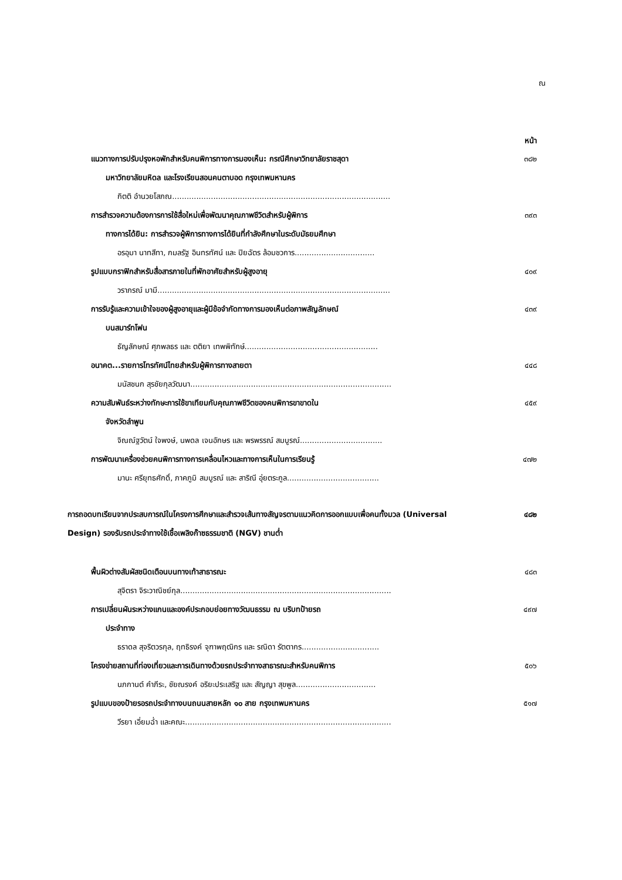ณ
หน้า
แนวทางการปรับปรุงหอพักสำหรับคนพิการทางการมองเห็น: กรณีศึกษาวิทยาลัยราชสุดา ๓๘๒
มหาวิทยาลัยมหิดล และโรงเรียนสอนคนตาบอด กรุงเทพมหานคร
กิตติ อำนวยโสภณ..........................................................................................
การสำรวจความต้องการการใช้สื่อใหม่เพื่อพัฒนาคุณภาพชีวิตสำหรับผู้พิการ ๓๙๓
ทางการได้ยิน: การสำรวจผู้พิการทางการได้ยินที่กำลังศึกษาในระดับมัธยมศึกษา
อรอุมา นาทสีทา, กมลรัฐ อินทรทัศน์ และ ปิยฉัตร ล้อมชวการ.................................
รูปแบบกราฟิกสำหรับสื่อสารภายในที่พักอาศัยสำหรับผู้สูงอายุ ๔๐๙
วราภรณ์ มามี................................................................................................
การรับรู้และความเข้าใจของผู้สูงอายุและผู้มีข้อจำกัดทางการมองเห็นต่อภาพสัญลักษณ์ ๔๓๙
บนสมาร์ทโฟน
ธัญลักษณ์ ศุภพลธร และ ตติยา เทพพิทักษ์.......................................................
อนาคต...รายการโทรทัศน์ไทยสำหรับผู้พิการทางสายตา ๔๔๘
มนัสชนก สุรชัยกุลวัฒนา...................................................................................
ความสัมพันธ์ระหว่างทักษะการใช้ขาเทียมกับคุณภาพชีวิตของคนพิการขาขาดใน ๔๕๙
จังหวัดลำพูน
จิณณ์ฐวัตน์ ใจพงษ์, นพดล เจนอักษร และ พรพรรณ์ สมบูรณ์..................................
การพัฒนาเครื่องช่วยคนพิการทางการเคลื่อนไหวและทางการเห็นในการเรียนรู้ ๔๗๒
มานะ ศรียุทธศักดิ์, ภาคภูมิ สมบูรณ์ และ สาริณี อุ่ยตระกูล......................................
การถอดบทเรียนจากประสบการณ์ในโครงการศึกษาและสำรวจเส้นทางสัญจรตามแนวคิดการออกแบบเพื่อคนทั้งมวล (Universal Design) รองรับรถประจำทางใช้เชื้อเพลิงก๊าซธรรมชาติ (NGV) ชานต่ำ
๔๘๒
พื้นผิวต่างสัมผัสชนิดเตือนบนทางเท้าสาธารณะ ๔๘๓
สุจิตรา จิระวาณิชย์กุล.......................................................................................
การเปลี่ยนผันระหว่างแกนและองค์ประกอบย่อยทางวัฒนธรรม ณ บริบทป้ายรถ ๔๙๗
ประจำทาง
ธราดล สุจริตวรกุล, ฤทธิรงค์ จุฑาพฤฒิกร และ รณิดา รัตตากร................................
โครงข่ายสถานที่ท่องเที่ยวและการเดินทางด้วยรถประจำทางสาธารณะสำหรับคนพิการ ๕๐๖
นภกานต์ คำภีระ, ชัยณรงค์ อริยะประเสริฐ และ สัญญา สุขพูล.................................
รูปแบบของป้ายรอรถประจำทางบนถนนสายหลัก ๑๐ สาย กรุงเทพมหานคร ๕๑๗
วีรยา เอี่ยมฉ่ำ และคณะ.....................................................................................